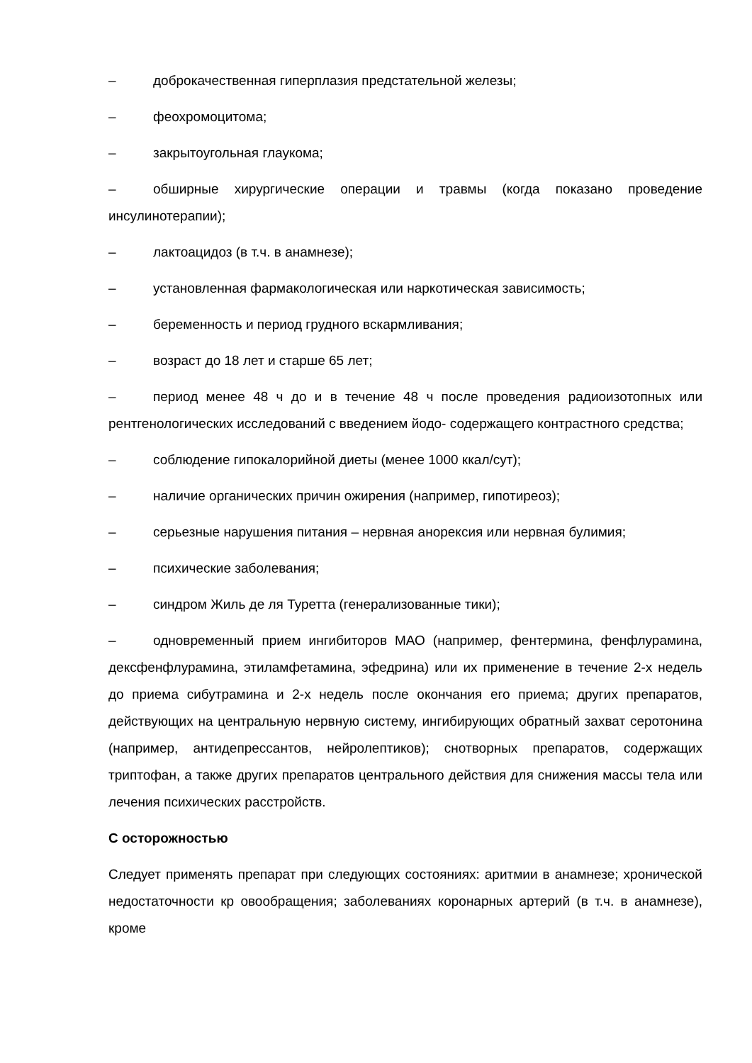– доброкачественная гиперплазия предстательной железы;
– феохромоцитома;
– закрытоугольная глаукома;
– обширные хирургические операции и травмы (когда показано проведение инсулинотерапии);
– лактоацидоз (в т.ч. в анамнезе);
– установленная фармакологическая или наркотическая зависимость;
– беременность и период грудного вскармливания;
– возраст до 18 лет и старше 65 лет;
– период менее 48 ч до и в течение 48 ч после проведения радиоизотопных или рентгенологических исследований с введением йодо- содержащего контрастного средства;
– соблюдение гипокалорийной диеты (менее 1000 ккал/сут);
– наличие органических причин ожирения (например, гипотиреоз);
– серьезные нарушения питания – нервная анорексия или нервная булимия;
– психические заболевания;
– синдром Жиль де ля Туретта (генерализованные тики);
– одновременный прием ингибиторов МАО (например, фентермина, фенфлурамина, дексфенфлурамина, этиламфетамина, эфедрина) или их применение в течение 2-х недель до приема сибутрамина и 2-х недель после окончания его приема; других препаратов, действующих на центральную нервную систему, ингибирующих обратный захват серотонина (например, антидепрессантов, нейролептиков); снотворных препаратов, содержащих триптофан, а также других препаратов центрального действия для снижения массы тела или лечения психических расстройств.
С осторожностью
Следует применять препарат при следующих состояниях: аритмии в анамнезе; хронической недостаточности кр овообращения; заболеваниях коронарных артерий (в т.ч. в анамнезе), кроме